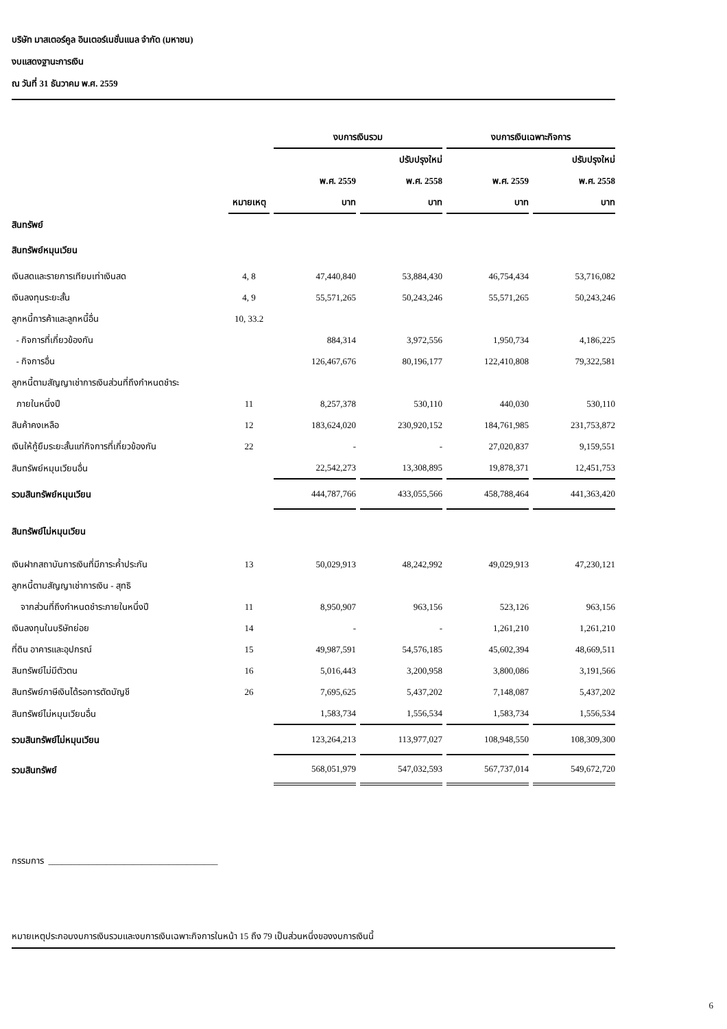บริษัท มาสเตอร์คูล อินเตอร์เนชั่นแนล จำกัด (มหาชน)
งบแสดงฐานะการเงิน
ณ วันที่ 31 ธันวาคม พ.ศ. 2559
| | | งบการเงินรวม | | งบการเงินเฉพาะกิจการ | |
| --- | --- | --- | --- | --- | --- |
| | | | ปรับปรุงใหม่ | | ปรับปรุงใหม่ |
| | | พ.ศ. 2559 | พ.ศ. 2558 | พ.ศ. 2559 | พ.ศ. 2558 |
| | หมายเหตุ | บาท | บาท | บาท | บาท |
| สินทรัพย์ | | | | | |
| สินทรัพย์หมุนเวียน | | | | | |
| เงินสดและรายการเทียบเท่าเงินสด | 4, 8 | 47,440,840 | 53,884,430 | 46,754,434 | 53,716,082 |
| เงินลงทุนระยะสั้น | 4, 9 | 55,571,265 | 50,243,246 | 55,571,265 | 50,243,246 |
| ลูกหนี้การค้าและลูกหนี้อื่น | 10, 33.2 | | | | |
| - กิจการที่เกี่ยวข้องกัน | | 884,314 | 3,972,556 | 1,950,734 | 4,186,225 |
| - กิจการอื่น | | 126,467,676 | 80,196,177 | 122,410,808 | 79,322,581 |
| ลูกหนี้ตามสัญญาเช่าการเงินส่วนที่ถึงกำหนดชำระ | | | | | |
| ภายในหนึ่งปี | 11 | 8,257,378 | 530,110 | 440,030 | 530,110 |
| สินค้าคงเหลือ | 12 | 183,624,020 | 230,920,152 | 184,761,985 | 231,753,872 |
| เงินให้กู้ยืมระยะสั้นแก่กิจการที่เกี่ยวข้องกัน | 22 | - | - | 27,020,837 | 9,159,551 |
| สินทรัพย์หมุนเวียนอื่น | | 22,542,273 | 13,308,895 | 19,878,371 | 12,451,753 |
| รวมสินทรัพย์หมุนเวียน | | 444,787,766 | 433,055,566 | 458,788,464 | 441,363,420 |
| สินทรัพย์ไม่หมุนเวียน | | | | | |
| เงินฝากสถาบันการเงินที่มีภาระค้ำประกัน | 13 | 50,029,913 | 48,242,992 | 49,029,913 | 47,230,121 |
| ลูกหนี้ตามสัญญาเช่าการเงิน - สุทธิ | | | | | |
| จากส่วนที่ถึงกำหนดชำระภายในหนึ่งปี | 11 | 8,950,907 | 963,156 | 523,126 | 963,156 |
| เงินลงทุนในบริษัทย่อย | 14 | - | - | 1,261,210 | 1,261,210 |
| ที่ดิน อาคารและอุปกรณ์ | 15 | 49,987,591 | 54,576,185 | 45,602,394 | 48,669,511 |
| สินทรัพย์ไม่มีตัวตน | 16 | 5,016,443 | 3,200,958 | 3,800,086 | 3,191,566 |
| สินทรัพย์ภาษีเงินได้รอการตัดบัญชี | 26 | 7,695,625 | 5,437,202 | 7,148,087 | 5,437,202 |
| สินทรัพย์ไม่หมุนเวียนอื่น | | 1,583,734 | 1,556,534 | 1,583,734 | 1,556,534 |
| รวมสินทรัพย์ไม่หมุนเวียน | | 123,264,213 | 113,977,027 | 108,948,550 | 108,309,300 |
| รวมสินทรัพย์ | | 568,051,979 | 547,032,593 | 567,737,014 | 549,672,720 |
กรรมการ ______________________________________
หมายเหตุประกอบงบการเงินรวมและงบการเงินเฉพาะกิจการในหน้า 15 ถึง 79 เป็นส่วนหนึ่งของงบการเงินนี้
6